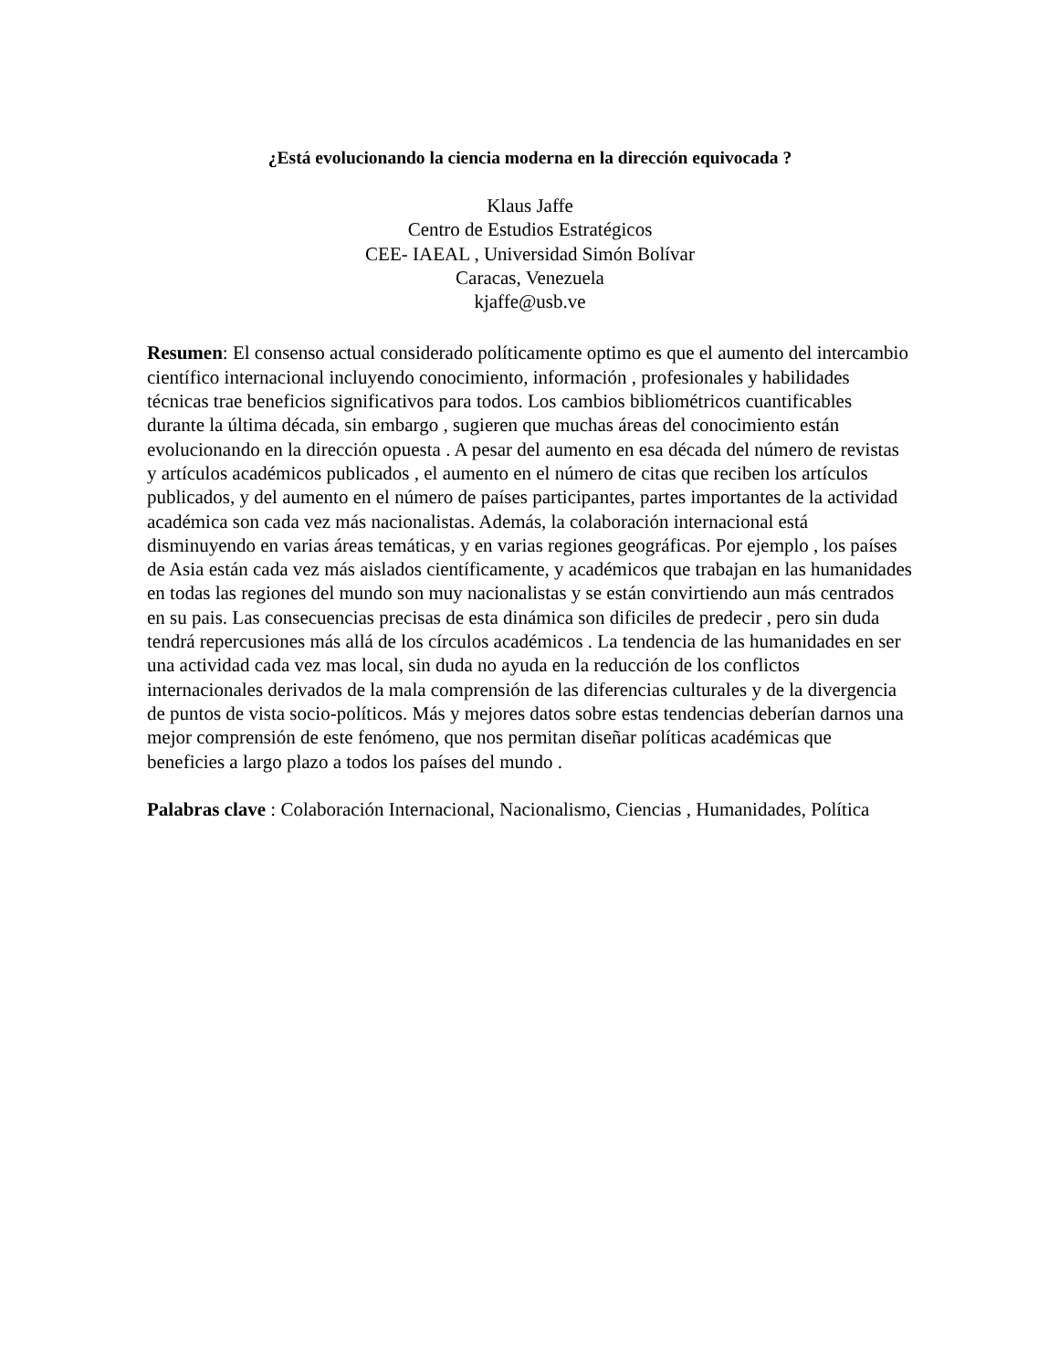¿Está evolucionando la ciencia moderna en la dirección equivocada ?
Klaus Jaffe
Centro de Estudios Estratégicos
CEE- IAEAL , Universidad Simón Bolívar
Caracas, Venezuela
kjaffe@usb.ve
Resumen: El consenso actual considerado políticamente optimo es que el aumento del intercambio científico internacional incluyendo conocimiento, información , profesionales y habilidades técnicas trae beneficios significativos para todos. Los cambios bibliométricos cuantificables durante la última década, sin embargo , sugieren que muchas áreas del conocimiento están evolucionando en la dirección opuesta . A pesar del aumento en esa década del número de revistas y artículos académicos publicados , el aumento en el número de citas que reciben los artículos publicados, y del aumento en el número de países participantes, partes importantes de la actividad académica son cada vez más nacionalistas. Además, la colaboración internacional está disminuyendo en varias áreas temáticas, y en varias regiones geográficas. Por ejemplo , los países de Asia están cada vez más aislados científicamente, y académicos que trabajan en las humanidades en todas las regiones del mundo son muy nacionalistas y se están convirtiendo aun más centrados en su pais. Las consecuencias precisas de esta dinámica son dificiles de predecir , pero sin duda tendrá repercusiones más allá de los círculos académicos . La tendencia de las humanidades en ser una actividad cada vez mas local, sin duda no ayuda en la reducción de los conflictos internacionales derivados de la mala comprensión de las diferencias culturales y de la divergencia de puntos de vista socio-políticos. Más y mejores datos sobre estas tendencias deberían darnos una mejor comprensión de este fenómeno, que nos permitan diseñar políticas académicas que beneficies a largo plazo a todos los países del mundo .
Palabras clave : Colaboración Internacional, Nacionalismo, Ciencias , Humanidades, Política